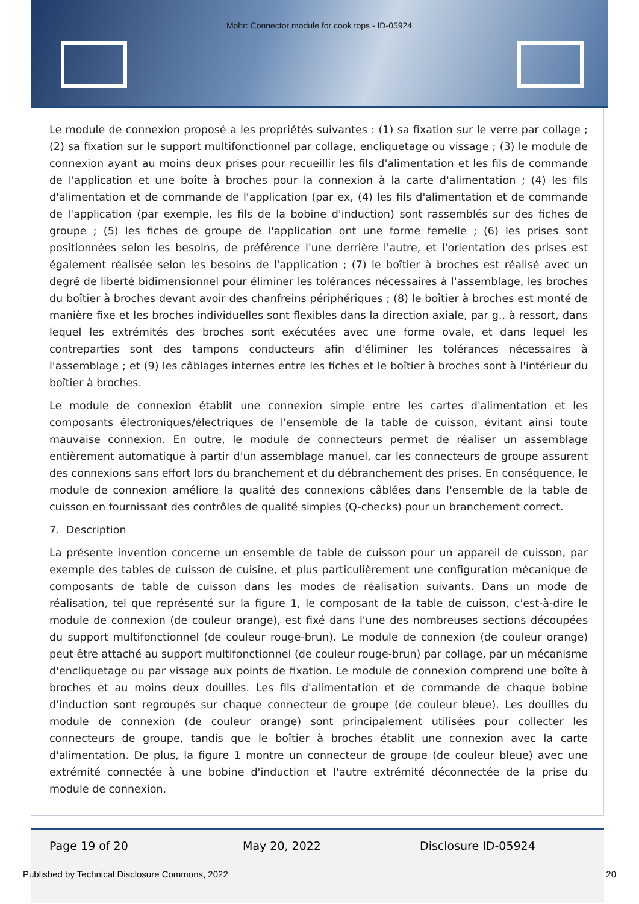Mohr: Connector module for cook tops - ID-05924
Le module de connexion proposé a les propriétés suivantes : (1) sa fixation sur le verre par collage ; (2) sa fixation sur le support multifonctionnel par collage, encliquetage ou vissage ; (3) le module de connexion ayant au moins deux prises pour recueillir les fils d'alimentation et les fils de commande de l'application et une boîte à broches pour la connexion à la carte d'alimentation ; (4) les fils d'alimentation et de commande de l'application (par ex, (4) les fils d'alimentation et de commande de l'application (par exemple, les fils de la bobine d'induction) sont rassemblés sur des fiches de groupe ; (5) les fiches de groupe de l'application ont une forme femelle ; (6) les prises sont positionnées selon les besoins, de préférence l'une derrière l'autre, et l'orientation des prises est également réalisée selon les besoins de l'application ; (7) le boîtier à broches est réalisé avec un degré de liberté bidimensionnel pour éliminer les tolérances nécessaires à l'assemblage, les broches du boîtier à broches devant avoir des chanfreins périphériques ; (8) le boîtier à broches est monté de manière fixe et les broches individuelles sont flexibles dans la direction axiale, par g., à ressort, dans lequel les extrémités des broches sont exécutées avec une forme ovale, et dans lequel les contreparties sont des tampons conducteurs afin d'éliminer les tolérances nécessaires à l'assemblage ; et (9) les câblages internes entre les fiches et le boîtier à broches sont à l'intérieur du boîtier à broches.
Le module de connexion établit une connexion simple entre les cartes d'alimentation et les composants électroniques/électriques de l'ensemble de la table de cuisson, évitant ainsi toute mauvaise connexion. En outre, le module de connecteurs permet de réaliser un assemblage entièrement automatique à partir d'un assemblage manuel, car les connecteurs de groupe assurent des connexions sans effort lors du branchement et du débranchement des prises. En conséquence, le module de connexion améliore la qualité des connexions câblées dans l'ensemble de la table de cuisson en fournissant des contrôles de qualité simples (Q-checks) pour un branchement correct.
7. Description
La présente invention concerne un ensemble de table de cuisson pour un appareil de cuisson, par exemple des tables de cuisson de cuisine, et plus particulièrement une configuration mécanique de composants de table de cuisson dans les modes de réalisation suivants. Dans un mode de réalisation, tel que représenté sur la figure 1, le composant de la table de cuisson, c'est-à-dire le module de connexion (de couleur orange), est fixé dans l'une des nombreuses sections découpées du support multifonctionnel (de couleur rouge-brun). Le module de connexion (de couleur orange) peut être attaché au support multifonctionnel (de couleur rouge-brun) par collage, par un mécanisme d'encliquetage ou par vissage aux points de fixation. Le module de connexion comprend une boîte à broches et au moins deux douilles. Les fils d'alimentation et de commande de chaque bobine d'induction sont regroupés sur chaque connecteur de groupe (de couleur bleue). Les douilles du module de connexion (de couleur orange) sont principalement utilisées pour collecter les connecteurs de groupe, tandis que le boîtier à broches établit une connexion avec la carte d'alimentation. De plus, la figure 1 montre un connecteur de groupe (de couleur bleue) avec une extrémité connectée à une bobine d'induction et l'autre extrémité déconnectée de la prise du module de connexion.
Page 19 of 20 May 20, 2022 Disclosure ID-05924
Published by Technical Disclosure Commons, 2022 20